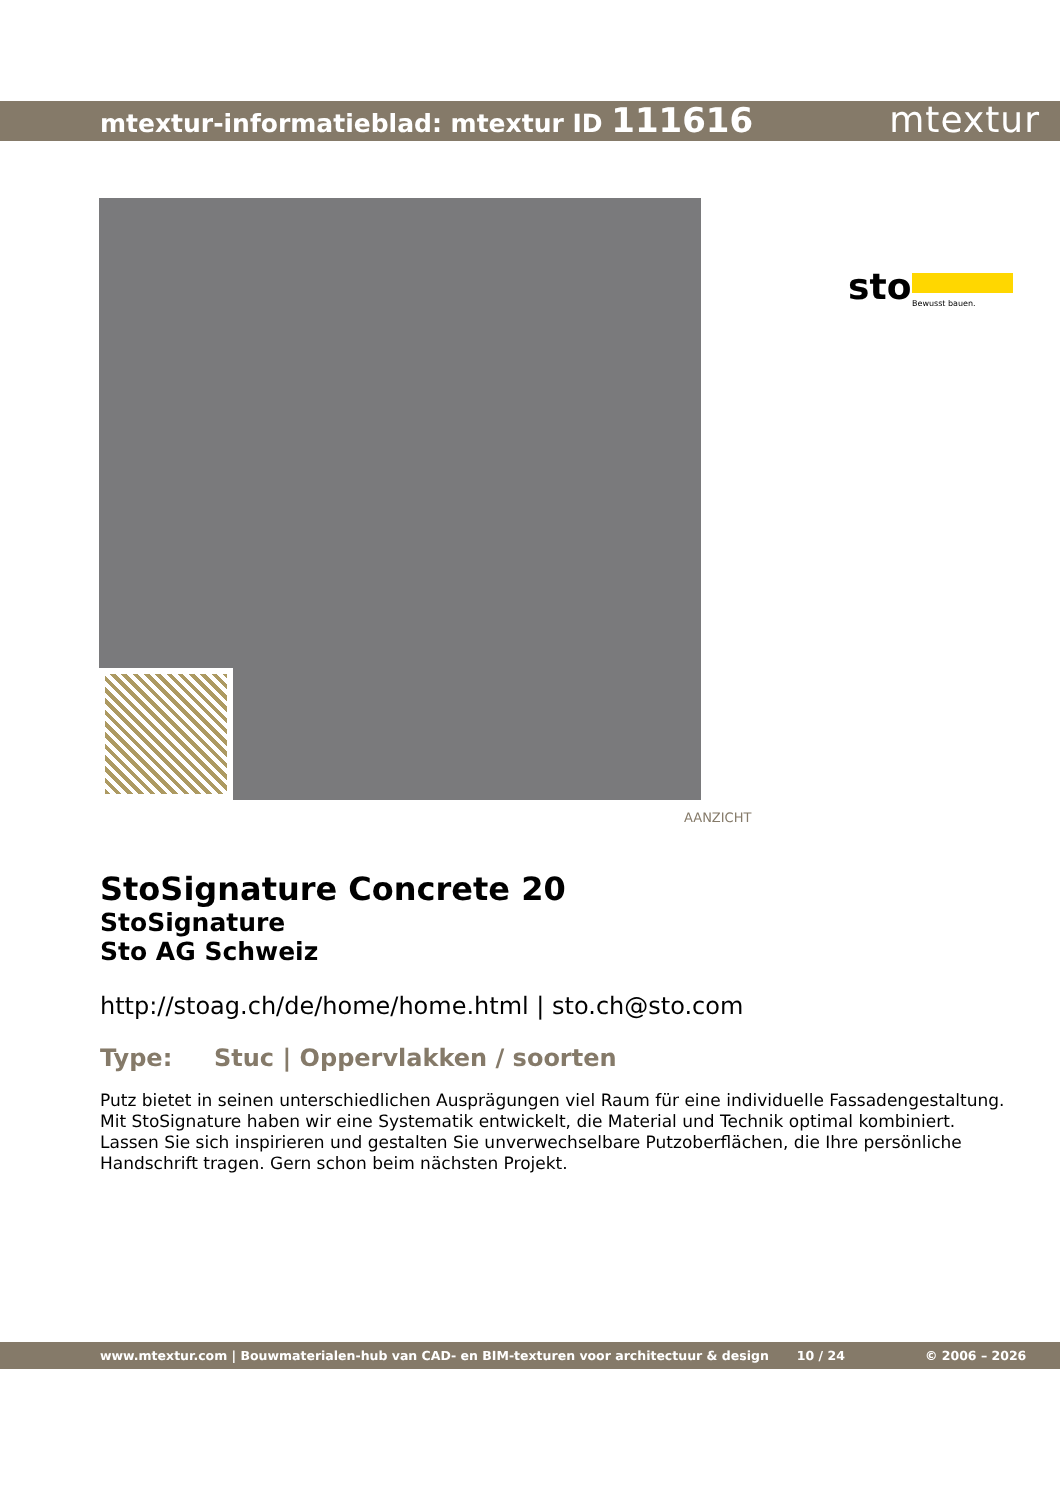mtextur-informatieblad: mtextur ID 111616 mtextur
sto Bewusst bauen.
AANZICHT
StoSignature Concrete 20
StoSignature
Sto AG Schweiz
http://stoag.ch/de/home/home.html | sto.ch@sto.com
Type: Stuc | Oppervlakken / soorten
Putz bietet in seinen unterschiedlichen Ausprägungen viel Raum für eine individuelle Fassadengestaltung. Mit StoSignature haben wir eine Systematik entwickelt, die Material und Technik optimal kombiniert. Lassen Sie sich inspirieren und gestalten Sie unverwechselbare Putzoberflächen, die Ihre persönliche Handschrift tragen. Gern schon beim nächsten Projekt.
www.mtextur.com | Bouwmaterialen-hub van CAD- en BIM-texturen voor architectuur & design 10 / 24 © 2006 – 2026